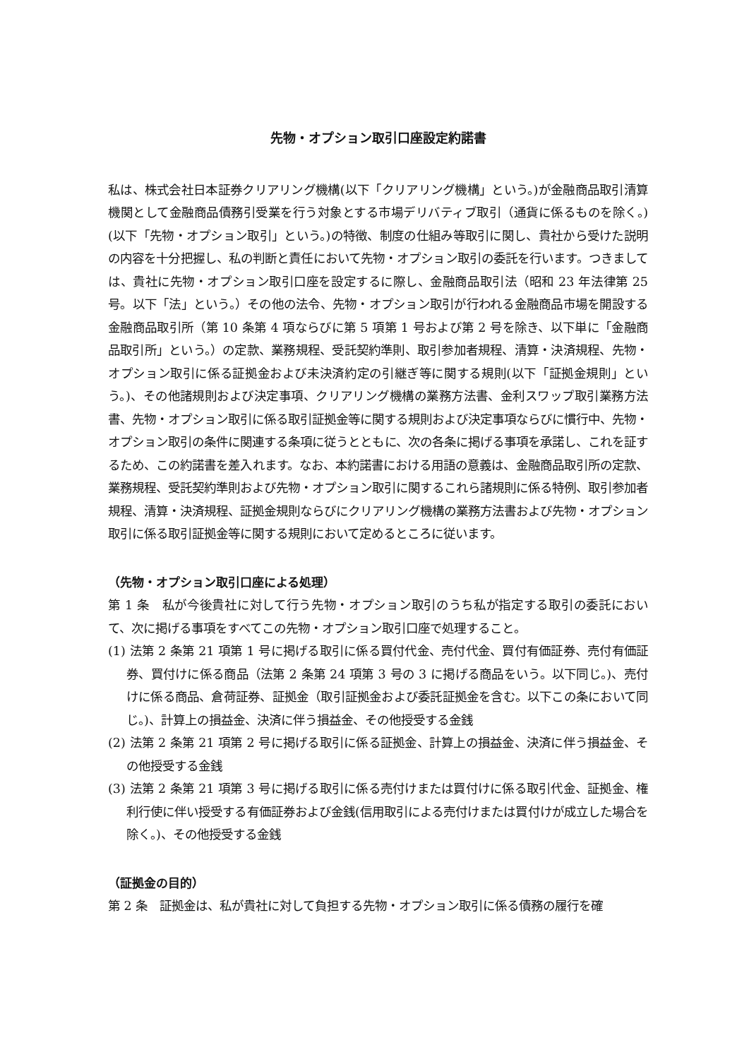先物・オプション取引口座設定約諾書
私は、株式会社日本証券クリアリング機構(以下「クリアリング機構」という。)が金融商品取引清算機関として金融商品債務引受業を行う対象とする市場デリバティブ取引（通貨に係るものを除く。)(以下「先物・オプション取引」という。)の特徴、制度の仕組み等取引に関し、貴社から受けた説明の内容を十分把握し、私の判断と責任において先物・オプション取引の委託を行います。つきましては、貴社に先物・オプション取引口座を設定するに際し、金融商品取引法（昭和 23 年法律第 25 号。以下「法」という。）その他の法令、先物・オプション取引が行われる金融商品市場を開設する金融商品取引所（第 10 条第 4 項ならびに第 5 項第 1 号および第 2 号を除き、以下単に「金融商品取引所」という。）の定款、業務規程、受託契約準則、取引参加者規程、清算・決済規程、先物・オプション取引に係る証拠金および未決済約定の引継ぎ等に関する規則(以下「証拠金規則」という。)、その他諸規則および決定事項、クリアリング機構の業務方法書、金利スワップ取引業務方法書、先物・オプション取引に係る取引証拠金等に関する規則および決定事項ならびに慣行中、先物・オプション取引の条件に関連する条項に従うとともに、次の各条に掲げる事項を承諾し、これを証するため、この約諾書を差入れます。なお、本約諾書における用語の意義は、金融商品取引所の定款、業務規程、受託契約準則および先物・オプション取引に関するこれら諸規則に係る特例、取引参加者規程、清算・決済規程、証拠金規則ならびにクリアリング機構の業務方法書および先物・オプション取引に係る取引証拠金等に関する規則において定めるところに従います。
（先物・オプション取引口座による処理）
第 1 条　私が今後貴社に対して行う先物・オプション取引のうち私が指定する取引の委託において、次に掲げる事項をすべてこの先物・オプション取引口座で処理すること。
(1) 法第 2 条第 21 項第 1 号に掲げる取引に係る買付代金、売付代金、買付有価証券、売付有価証券、買付けに係る商品（法第 2 条第 24 項第 3 号の 3 に掲げる商品をいう。以下同じ。)、売付けに係る商品、倉荷証券、証拠金（取引証拠金および委託証拠金を含む。以下この条において同じ。)、計算上の損益金、決済に伴う損益金、その他授受する金銭
(2) 法第 2 条第 21 項第 2 号に掲げる取引に係る証拠金、計算上の損益金、決済に伴う損益金、その他授受する金銭
(3) 法第 2 条第 21 項第 3 号に掲げる取引に係る売付けまたは買付けに係る取引代金、証拠金、権利行使に伴い授受する有価証券および金銭(信用取引による売付けまたは買付けが成立した場合を除く。)、その他授受する金銭
（証拠金の目的）
第 2 条　証拠金は、私が貴社に対して負担する先物・オプション取引に係る債務の履行を確